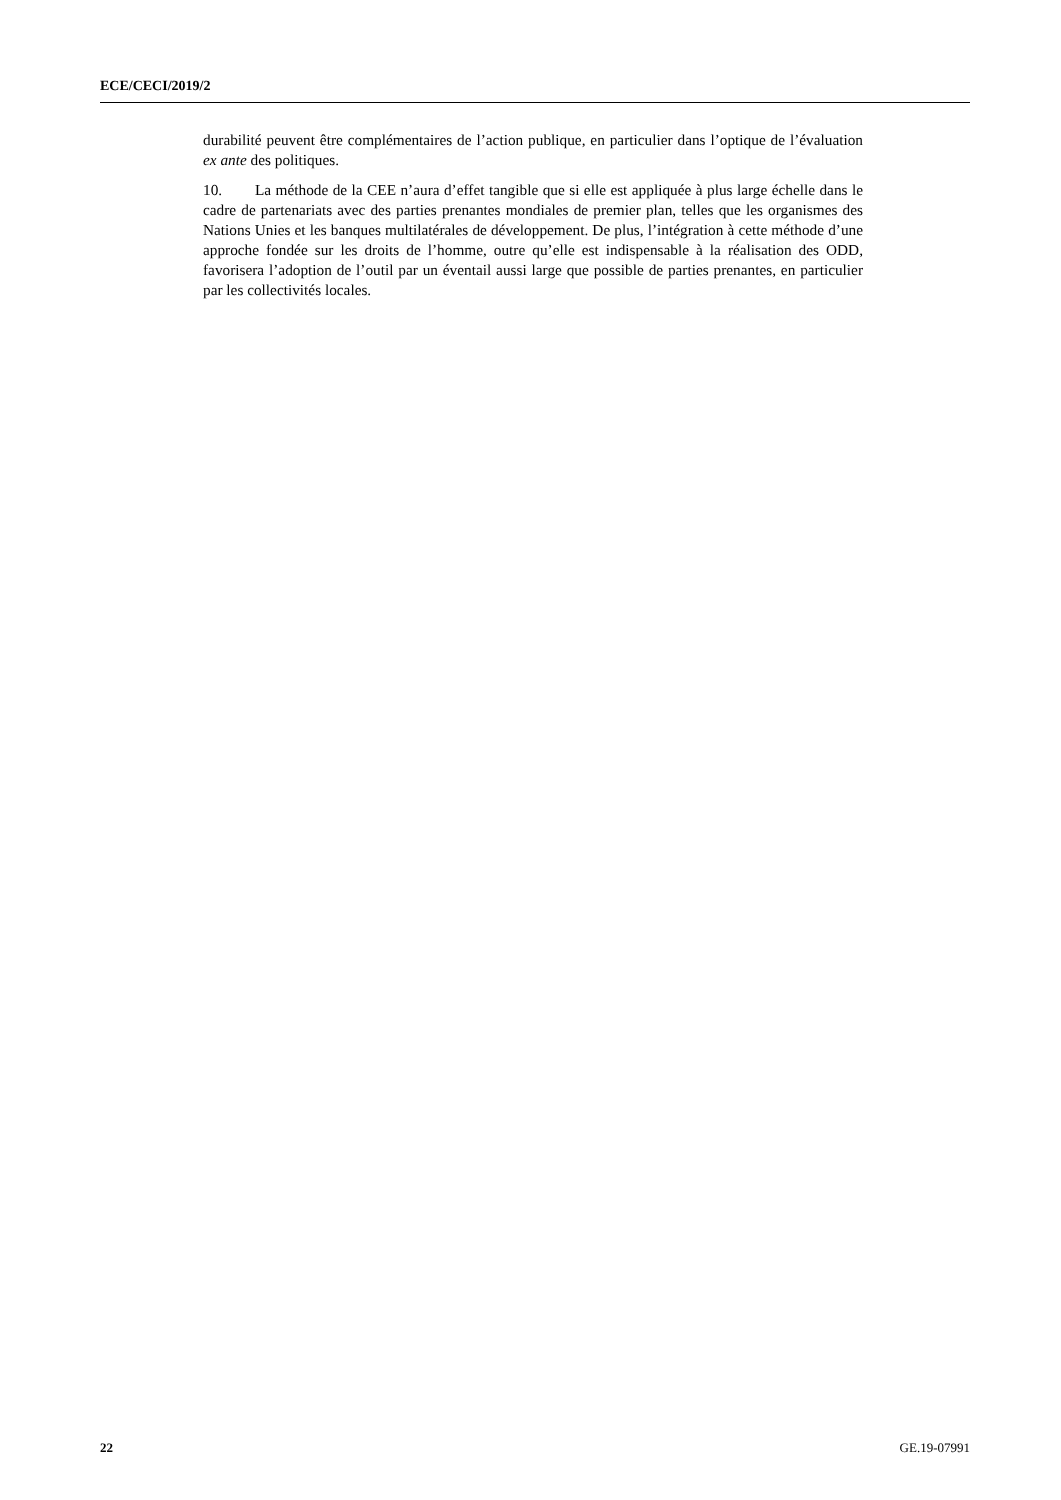ECE/CECI/2019/2
durabilité peuvent être complémentaires de l’action publique, en particulier dans l’optique de l’évaluation ex ante des politiques.
10. La méthode de la CEE n’aura d’effet tangible que si elle est appliquée à plus large échelle dans le cadre de partenariats avec des parties prenantes mondiales de premier plan, telles que les organismes des Nations Unies et les banques multilatérales de développement. De plus, l’intégration à cette méthode d’une approche fondée sur les droits de l’homme, outre qu’elle est indispensable à la réalisation des ODD, favorisera l’adoption de l’outil par un éventail aussi large que possible de parties prenantes, en particulier par les collectivités locales.
22 GE.19-07991